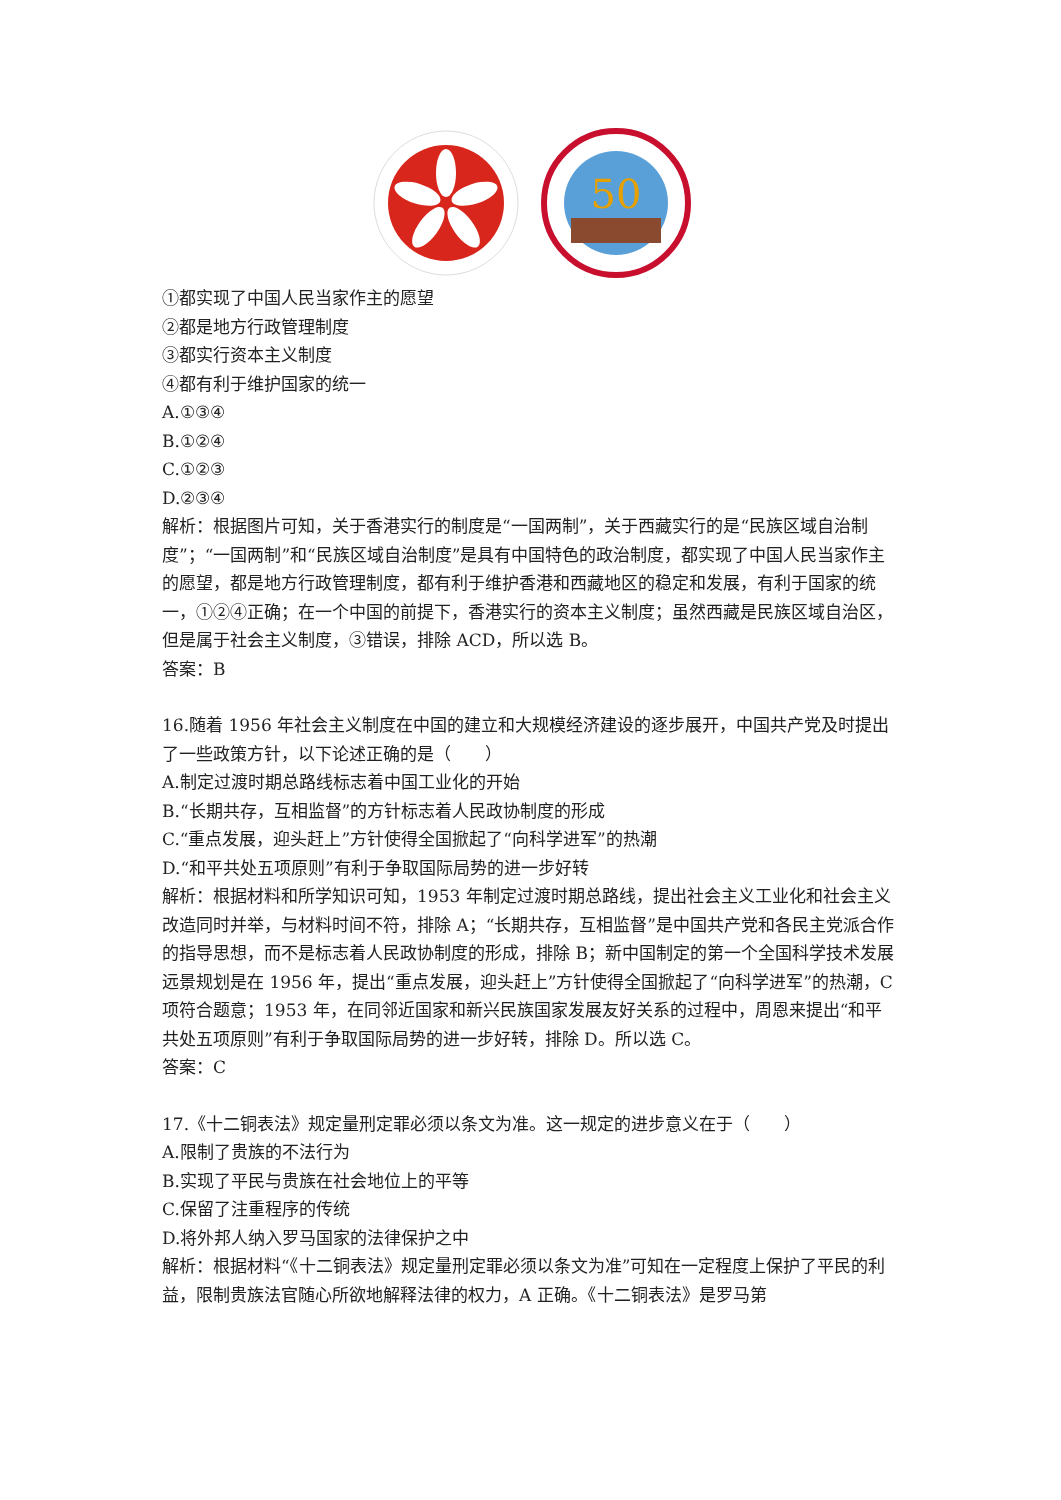50
①都实现了中国人民当家作主的愿望
②都是地方行政管理制度
③都实行资本主义制度
④都有利于维护国家的统一
A.①③④
B.①②④
C.①②③
D.②③④
解析：根据图片可知，关于香港实行的制度是“一国两制”，关于西藏实行的是“民族区域自治制度”；“一国两制”和“民族区域自治制度”是具有中国特色的政治制度，都实现了中国人民当家作主的愿望，都是地方行政管理制度，都有利于维护香港和西藏地区的稳定和发展，有利于国家的统一，①②④正确；在一个中国的前提下，香港实行的资本主义制度；虽然西藏是民族区域自治区，但是属于社会主义制度，③错误，排除 ACD，所以选 B。
答案：B
16.随着 1956 年社会主义制度在中国的建立和大规模经济建设的逐步展开，中国共产党及时提出了一些政策方针，以下论述正确的是（　　）
A.制定过渡时期总路线标志着中国工业化的开始
B.“长期共存，互相监督”的方针标志着人民政协制度的形成
C.“重点发展，迎头赶上”方针使得全国掀起了“向科学进军”的热潮
D.“和平共处五项原则”有利于争取国际局势的进一步好转
解析：根据材料和所学知识可知，1953 年制定过渡时期总路线，提出社会主义工业化和社会主义改造同时并举，与材料时间不符，排除 A；“长期共存，互相监督”是中国共产党和各民主党派合作的指导思想，而不是标志着人民政协制度的形成，排除 B；新中国制定的第一个全国科学技术发展远景规划是在 1956 年，提出“重点发展，迎头赶上”方针使得全国掀起了“向科学进军”的热潮，C 项符合题意；1953 年，在同邻近国家和新兴民族国家发展友好关系的过程中，周恩来提出“和平共处五项原则”有利于争取国际局势的进一步好转，排除 D。所以选 C。
答案：C
17.《十二铜表法》规定量刑定罪必须以条文为准。这一规定的进步意义在于（　　）
A.限制了贵族的不法行为
B.实现了平民与贵族在社会地位上的平等
C.保留了注重程序的传统
D.将外邦人纳入罗马国家的法律保护之中
解析：根据材料“《十二铜表法》规定量刑定罪必须以条文为准”可知在一定程度上保护了平民的利益，限制贵族法官随心所欲地解释法律的权力，A 正确。《十二铜表法》是罗马第